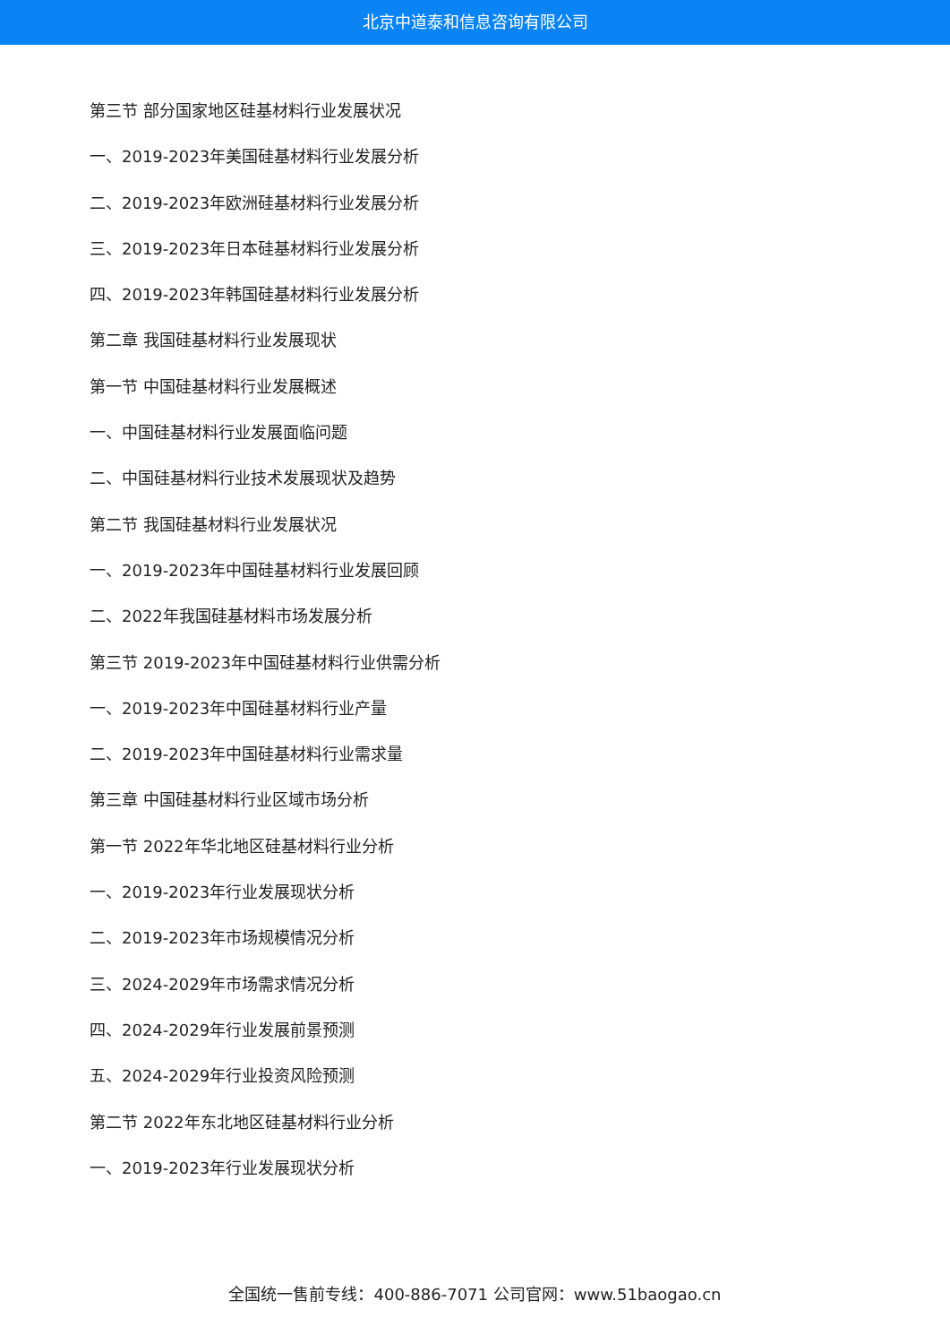北京中道泰和信息咨询有限公司
第三节 部分国家地区硅基材料行业发展状况
一、2019-2023年美国硅基材料行业发展分析
二、2019-2023年欧洲硅基材料行业发展分析
三、2019-2023年日本硅基材料行业发展分析
四、2019-2023年韩国硅基材料行业发展分析
第二章 我国硅基材料行业发展现状
第一节 中国硅基材料行业发展概述
一、中国硅基材料行业发展面临问题
二、中国硅基材料行业技术发展现状及趋势
第二节 我国硅基材料行业发展状况
一、2019-2023年中国硅基材料行业发展回顾
二、2022年我国硅基材料市场发展分析
第三节 2019-2023年中国硅基材料行业供需分析
一、2019-2023年中国硅基材料行业产量
二、2019-2023年中国硅基材料行业需求量
第三章 中国硅基材料行业区域市场分析
第一节 2022年华北地区硅基材料行业分析
一、2019-2023年行业发展现状分析
二、2019-2023年市场规模情况分析
三、2024-2029年市场需求情况分析
四、2024-2029年行业发展前景预测
五、2024-2029年行业投资风险预测
第二节 2022年东北地区硅基材料行业分析
一、2019-2023年行业发展现状分析
全国统一售前专线：400-886-7071 公司官网：www.51baogao.cn